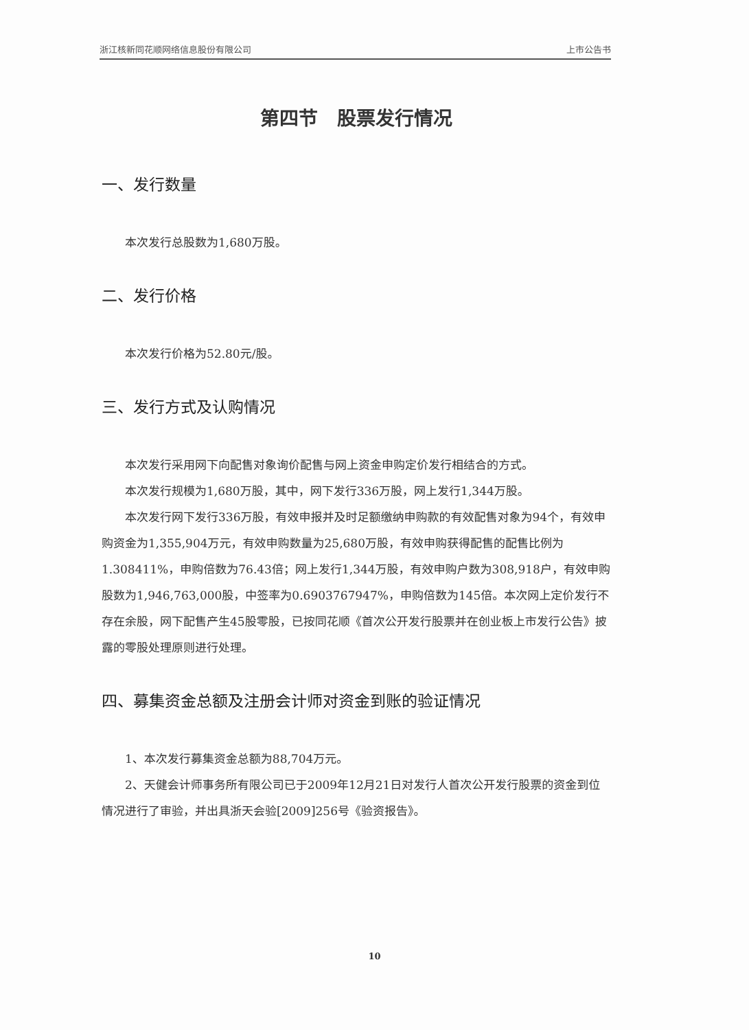浙江核新同花顺网络信息股份有限公司 上市公告书
第四节　股票发行情况
一、发行数量
本次发行总股数为1,680万股。
二、发行价格
本次发行价格为52.80元/股。
三、发行方式及认购情况
本次发行采用网下向配售对象询价配售与网上资金申购定价发行相结合的方式。
本次发行规模为1,680万股，其中，网下发行336万股，网上发行1,344万股。
本次发行网下发行336万股，有效申报并及时足额缴纳申购款的有效配售对象为94个，有效申购资金为1,355,904万元，有效申购数量为25,680万股，有效申购获得配售的配售比例为1.308411%，申购倍数为76.43倍；网上发行1,344万股，有效申购户数为308,918户，有效申购股数为1,946,763,000股，中签率为0.6903767947%，申购倍数为145倍。本次网上定价发行不存在余股，网下配售产生45股零股，已按同花顺《首次公开发行股票并在创业板上市发行公告》披露的零股处理原则进行处理。
四、募集资金总额及注册会计师对资金到账的验证情况
1、本次发行募集资金总额为88,704万元。
2、天健会计师事务所有限公司已于2009年12月21日对发行人首次公开发行股票的资金到位情况进行了审验，并出具浙天会验[2009]256号《验资报告》。
10